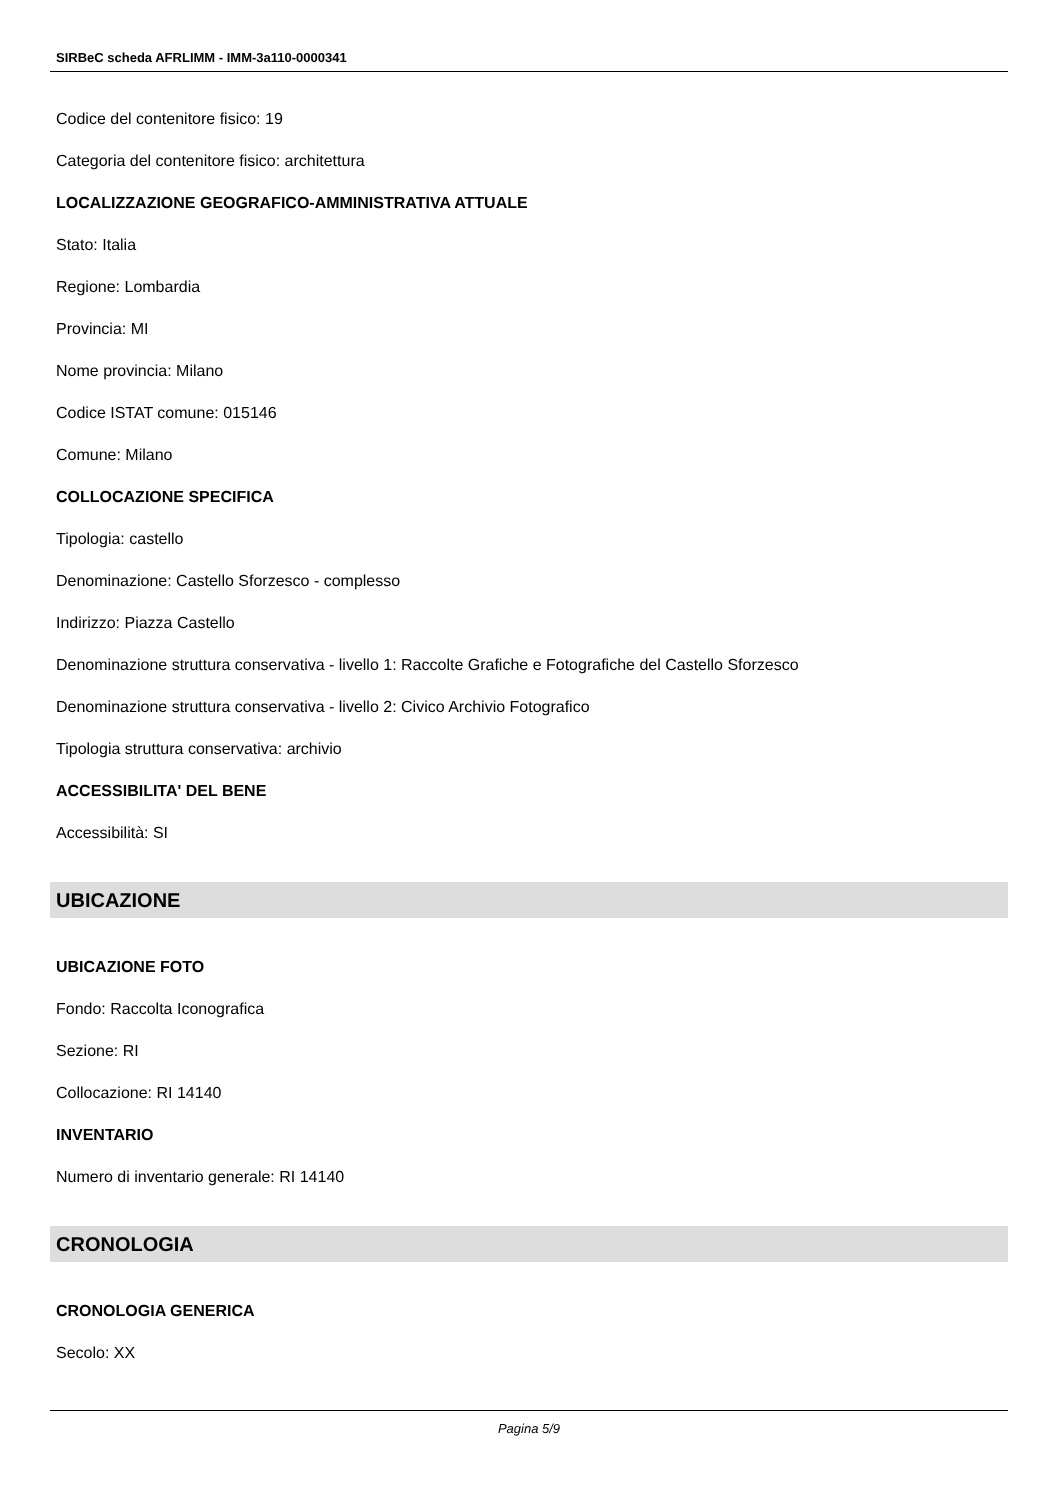SIRBeC scheda AFRLIMM - IMM-3a110-0000341
Codice del contenitore fisico: 19
Categoria del contenitore fisico: architettura
LOCALIZZAZIONE GEOGRAFICO-AMMINISTRATIVA ATTUALE
Stato: Italia
Regione: Lombardia
Provincia: MI
Nome provincia: Milano
Codice ISTAT comune: 015146
Comune: Milano
COLLOCAZIONE SPECIFICA
Tipologia: castello
Denominazione: Castello Sforzesco - complesso
Indirizzo: Piazza Castello
Denominazione struttura conservativa - livello 1: Raccolte Grafiche e Fotografiche del Castello Sforzesco
Denominazione struttura conservativa - livello 2: Civico Archivio Fotografico
Tipologia struttura conservativa: archivio
ACCESSIBILITA' DEL BENE
Accessibilità: SI
UBICAZIONE
UBICAZIONE FOTO
Fondo: Raccolta Iconografica
Sezione: RI
Collocazione: RI 14140
INVENTARIO
Numero di inventario generale: RI 14140
CRONOLOGIA
CRONOLOGIA GENERICA
Secolo: XX
Pagina 5/9